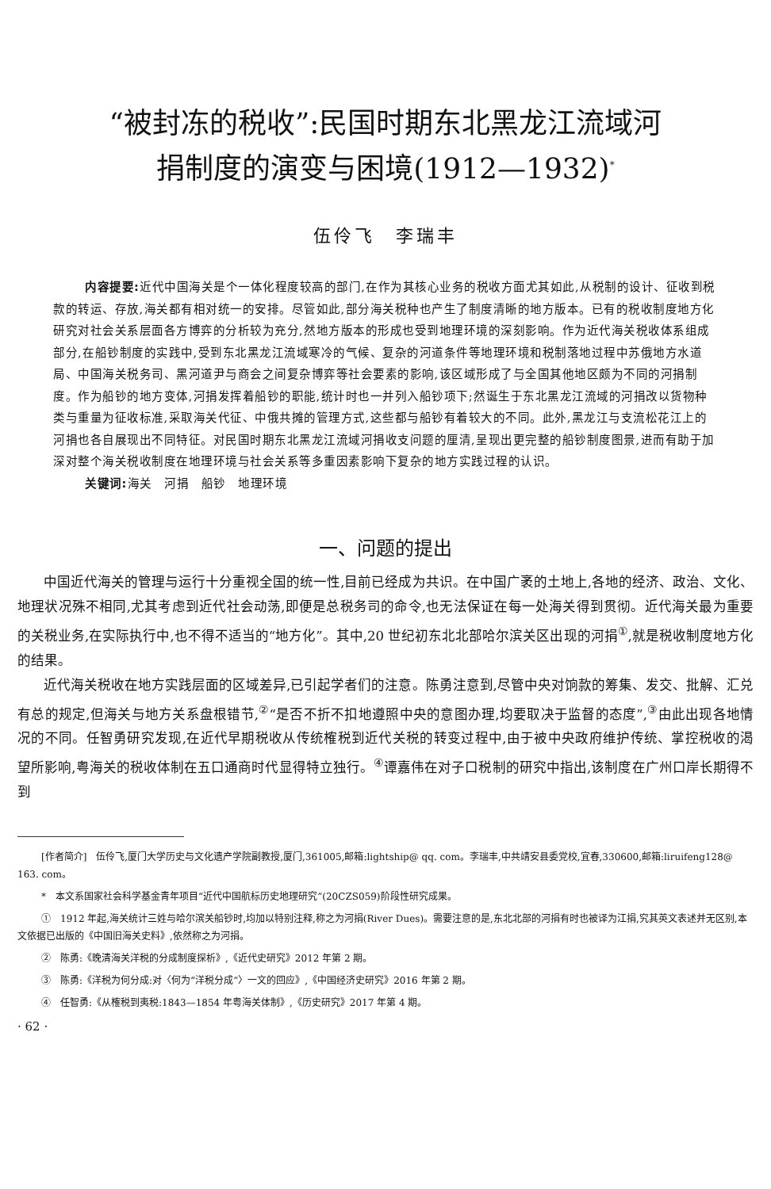“被封冻的税收”:民国时期东北黑龙江流域河
捐制度的演变与困境(1912—1932)<sup>*</sup>
伍伶飞　李瑞丰
内容提要: 近代中国海关是个一体化程度较高的部门,在作为其核心业务的税收方面尤其如此,从税制的设计、征收到税款的转运、存放,海关都有相对统一的安排。尽管如此,部分海关税种也产生了制度清晰的地方版本。已有的税收制度地方化研究对社会关系层面各方博弈的分析较为充分,然地方版本的形成也受到地理环境的深刻影响。作为近代海关税收体系组成部分,在船钞制度的实践中,受到东北黑龙江流域寒冷的气候、复杂的河道条件等地理环境和税制落地过程中苏俄地方水道局、中国海关税务司、黑河道尹与商会之间复杂博弈等社会要素的影响,该区域形成了与全国其他地区颇为不同的河捐制度。作为船钞的地方变体,河捐发挥着船钞的职能,统计时也一并列入船钞项下;然诞生于东北黑龙江流域的河捐改以货物种类与重量为征收标准,采取海关代征、中俄共摊的管理方式,这些都与船钞有着较大的不同。此外,黑龙江与支流松花江上的河捐也各自展现出不同特征。对民国时期东北黑龙江流域河捐收支问题的厘清,呈现出更完整的船钞制度图景,进而有助于加深对整个海关税收制度在地理环境与社会关系等多重因素影响下复杂的地方实践过程的认识。
关键词: 海关　河捐　船钞　地理环境
一、问题的提出
中国近代海关的管理与运行十分重视全国的统一性,目前已经成为共识。在中国广袤的土地上,各地的经济、政治、文化、地理状况殊不相同,尤其考虑到近代社会动荡,即便是总税务司的命令,也无法保证在每一处海关得到贯彻。近代海关最为重要的关税业务,在实际执行中,也不得不适当的“地方化”。其中,20 世纪初东北北部哈尔滨关区出现的河捐<sup>①</sup>,就是税收制度地方化的结果。
近代海关税收在地方实践层面的区域差异,已引起学者们的注意。陈勇注意到,尽管中央对饷款的筹集、发交、批解、汇兑有总的规定,但海关与地方关系盘根错节,<sup>②</sup>“是否不折不扣地遵照中央的意图办理,均要取决于监督的态度”,<sup>③</sup>由此出现各地情况的不同。任智勇研究发现,在近代早期税收从传统榷税到近代关税的转变过程中,由于被中央政府维护传统、掌控税收的渴望所影响,粤海关的税收体制在五口通商时代显得特立独行。<sup>④</sup>谭嘉伟在对子口税制的研究中指出,该制度在广州口岸长期得不到
[作者简介]　伍伶飞,厦门大学历史与文化遗产学院副教授,厦门,361005,邮箱:lightship@ qq. com。李瑞丰,中共靖安县委党校,宜春,330600,邮箱:liruifeng128@ 163. com。
*　本文系国家社会科学基金青年项目“近代中国航标历史地理研究”(20CZS059)阶段性研究成果。
①　1912 年起,海关统计三姓与哈尔滨关船钞时,均加以特别注释,称之为河捐(River Dues)。需要注意的是,东北北部的河捐有时也被译为江捐,究其英文表述并无区别,本文依据已出版的《中国旧海关史料》,依然称之为河捐。
②　陈勇:《晚清海关洋税的分成制度探析》,《近代史研究》2012 年第 2 期。
③　陈勇:《洋税为何分成:对〈何为“洋税分成”〉一文的回应》,《中国经济史研究》2016 年第 2 期。
④　任智勇:《从榷税到夷税:1843—1854 年粤海关体制》,《历史研究》2017 年第 4 期。
· 62 ·